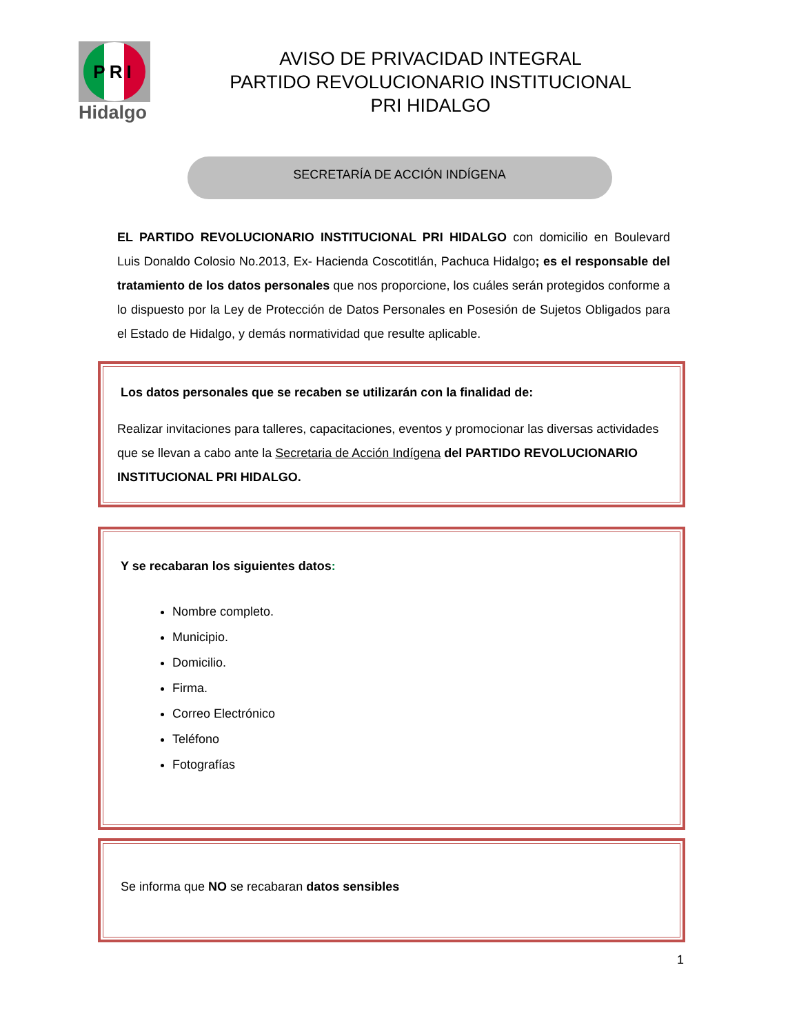PRI
Hidalgo
AVISO DE PRIVACIDAD INTEGRAL
PARTIDO REVOLUCIONARIO INSTITUCIONAL
PRI HIDALGO
SECRETARÍA DE ACCIÓN INDÍGENA
EL PARTIDO REVOLUCIONARIO INSTITUCIONAL PRI HIDALGO con domicilio en Boulevard Luis Donaldo Colosio No.2013, Ex- Hacienda Coscotitlán, Pachuca Hidalgo; es el responsable del tratamiento de los datos personales que nos proporcione, los cuáles serán protegidos conforme a lo dispuesto por la Ley de Protección de Datos Personales en Posesión de Sujetos Obligados para el Estado de Hidalgo, y demás normatividad que resulte aplicable.
Los datos personales que se recaben se utilizarán con la finalidad de:
Realizar invitaciones para talleres, capacitaciones, eventos y promocionar las diversas actividades que se llevan a cabo ante la Secretaria de Acción Indígena del PARTIDO REVOLUCIONARIO INSTITUCIONAL PRI HIDALGO.
Y se recabaran los siguientes datos:
Nombre completo.
Municipio.
Domicilio.
Firma.
Correo Electrónico
Teléfono
Fotografías
Se informa que NO se recabaran datos sensibles
1